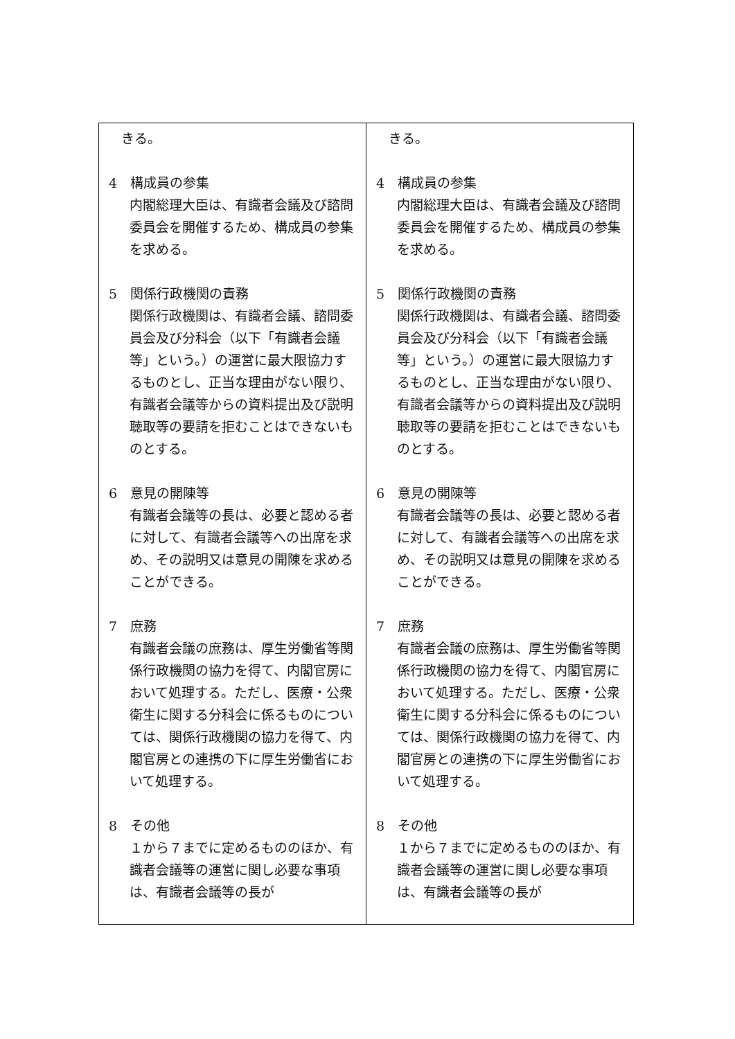| きる。 4 構成員の参集 内閣総理大臣は、有識者会議及び諮問委員会を開催するため、構成員の参集を求める。 5 関係行政機関の責務 関係行政機関は、有識者会議、諮問委員会及び分科会（以下「有識者会議等」という。）の運営に最大限協力するものとし、正当な理由がない限り、有識者会議等からの資料提出及び説明聴取等の要請を拒むことはできないものとする。 6 意見の開陳等 有識者会議等の長は、必要と認める者に対して、有識者会議等への出席を求め、その説明又は意見の開陳を求めることができる。 7 庶務 有識者会議の庶務は、厚生労働省等関係行政機関の協力を得て、内閣官房において処理する。ただし、医療・公衆衛生に関する分科会に係るものについては、関係行政機関の協力を得て、内閣官房との連携の下に厚生労働省において処理する。 8 その他 １から７までに定めるもののほか、有識者会議等の運営に関し必要な事項は、有識者会議等の長が | きる。 4 構成員の参集 内閣総理大臣は、有識者会議及び諮問委員会を開催するため、構成員の参集を求める。 5 関係行政機関の責務 関係行政機関は、有識者会議、諮問委員会及び分科会（以下「有識者会議等」という。）の運営に最大限協力するものとし、正当な理由がない限り、有識者会議等からの資料提出及び説明聴取等の要請を拒むことはできないものとする。 6 意見の開陳等 有識者会議等の長は、必要と認める者に対して、有識者会議等への出席を求め、その説明又は意見の開陳を求めることができる。 7 庶務 有識者会議の庶務は、厚生労働省等関係行政機関の協力を得て、内閣官房において処理する。ただし、医療・公衆衛生に関する分科会に係るものについては、関係行政機関の協力を得て、内閣官房との連携の下に厚生労働省において処理する。 8 その他 １から７までに定めるもののほか、有識者会議等の運営に関し必要な事項は、有識者会議等の長が |